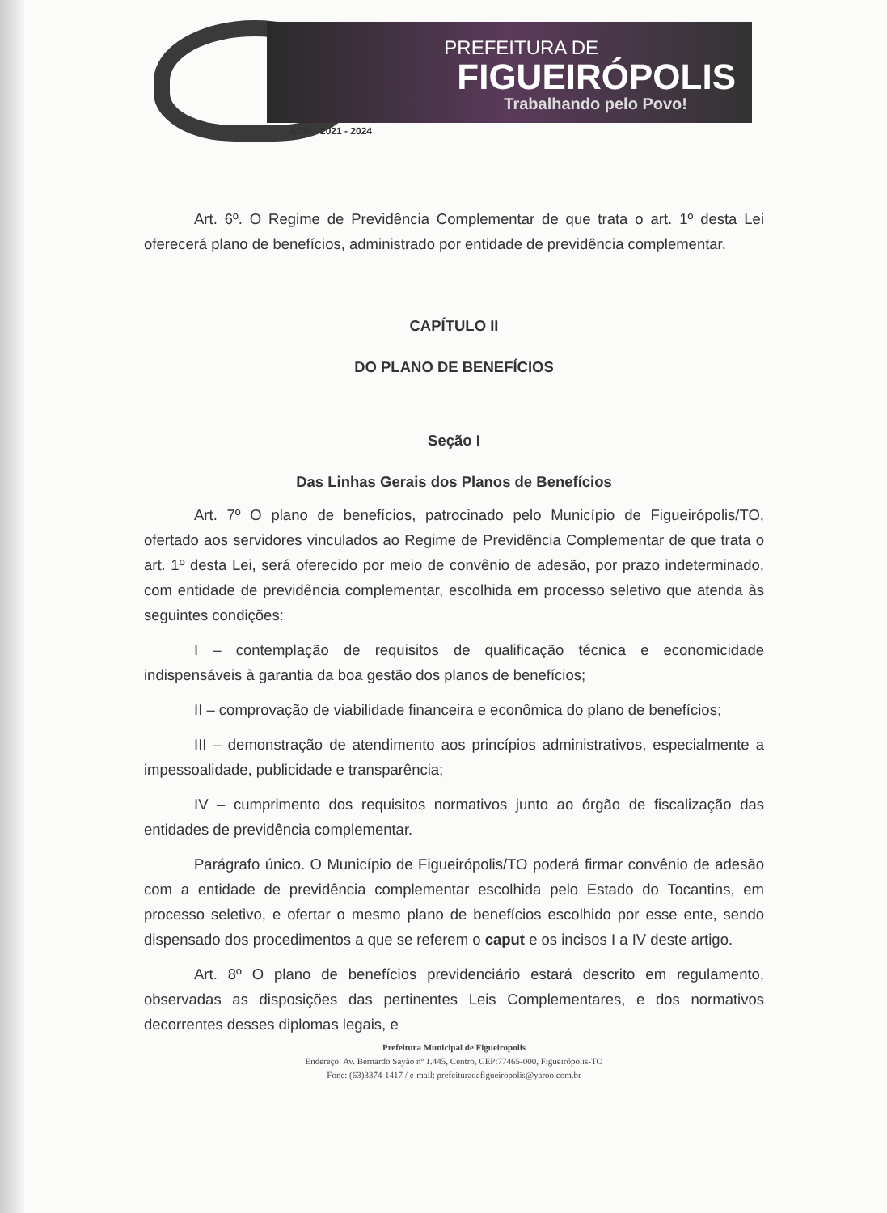PREFEITURA DE
FIGUEIRÓPOLIS
Trabalhando pelo Povo!
ADM.: 2021 - 2024
Art. 6º. O Regime de Previdência Complementar de que trata o art. 1º desta Lei oferecerá plano de benefícios, administrado por entidade de previdência complementar.
CAPÍTULO II
DO PLANO DE BENEFÍCIOS
Seção I
Das Linhas Gerais dos Planos de Benefícios
Art. 7º O plano de benefícios, patrocinado pelo Município de Figueirópolis/TO, ofertado aos servidores vinculados ao Regime de Previdência Complementar de que trata o art. 1º desta Lei, será oferecido por meio de convênio de adesão, por prazo indeterminado, com entidade de previdência complementar, escolhida em processo seletivo que atenda às seguintes condições:
I – contemplação de requisitos de qualificação técnica e economicidade indispensáveis à garantia da boa gestão dos planos de benefícios;
II – comprovação de viabilidade financeira e econômica do plano de benefícios;
III – demonstração de atendimento aos princípios administrativos, especialmente a impessoalidade, publicidade e transparência;
IV – cumprimento dos requisitos normativos junto ao órgão de fiscalização das entidades de previdência complementar.
Parágrafo único. O Município de Figueirópolis/TO poderá firmar convênio de adesão com a entidade de previdência complementar escolhida pelo Estado do Tocantins, em processo seletivo, e ofertar o mesmo plano de benefícios escolhido por esse ente, sendo dispensado dos procedimentos a que se referem o caput e os incisos I a IV deste artigo.
Art. 8º O plano de benefícios previdenciário estará descrito em regulamento, observadas as disposições das pertinentes Leis Complementares, e dos normativos decorrentes desses diplomas legais, e
Prefeitura Municipal de Figueiropolis
Endereço: Av. Bernardo Sayão nº 1.445, Centro, CEP:77465-000, Figueirópolis-TO
Fone: (63)3374-1417 / e-mail: prefeituradefigueiropolis@yaroo.com.br